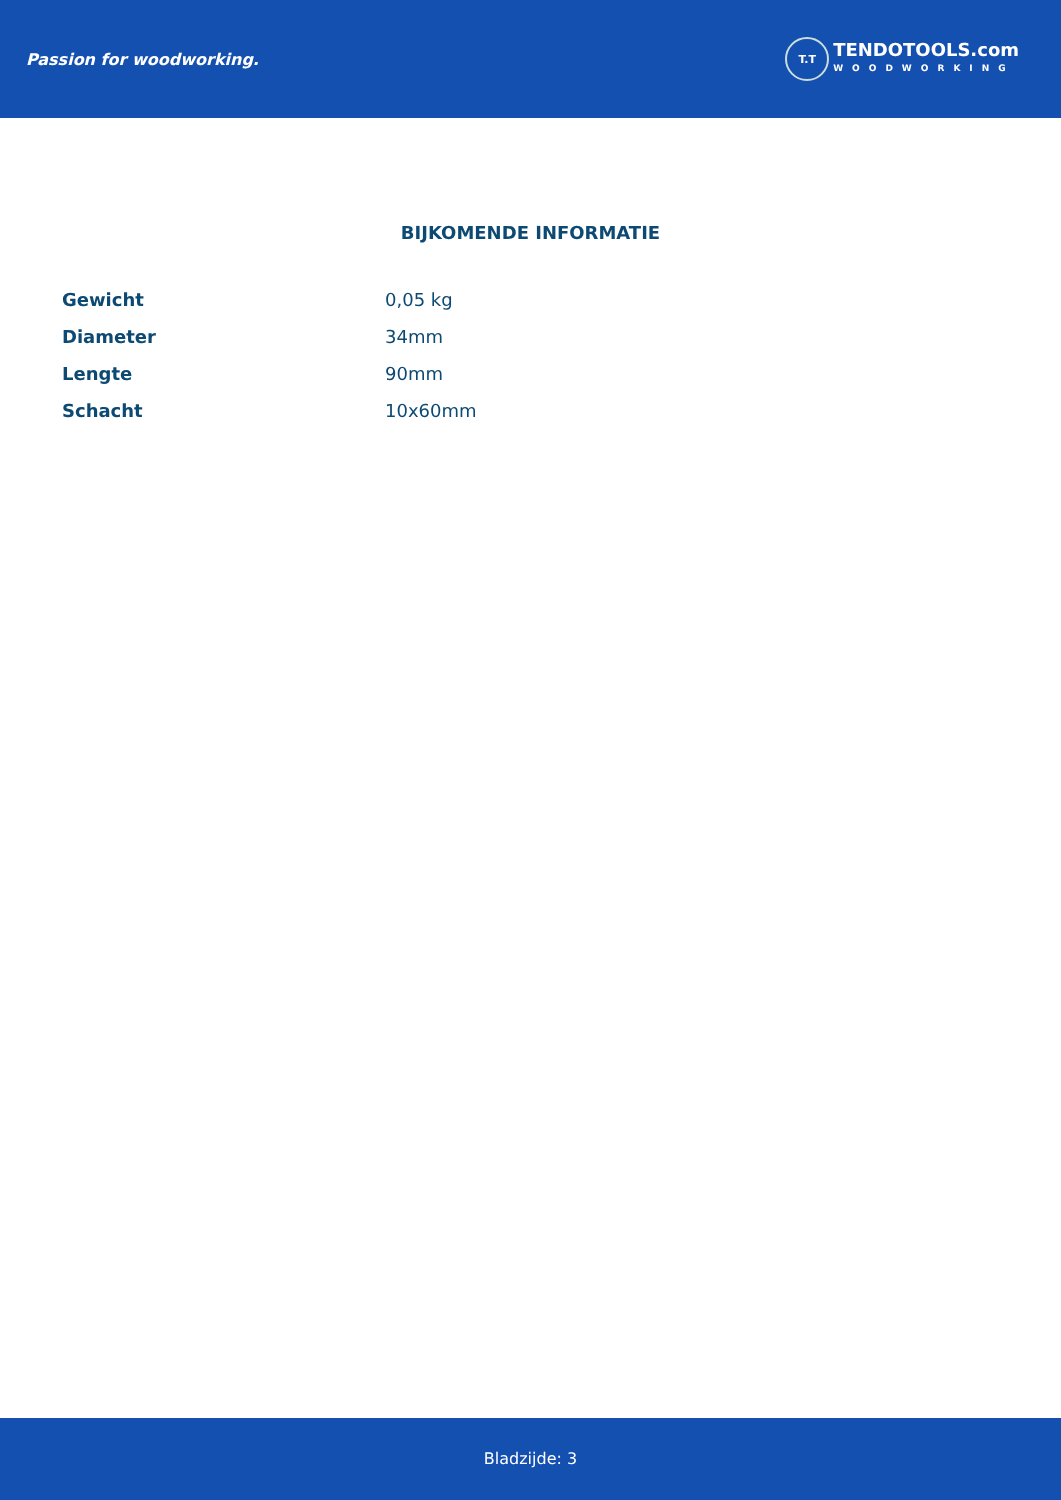Passion for woodworking.
T.T
TENDOTOOLS.com
WOODWORKING
BIJKOMENDE INFORMATIE
| Gewicht | 0,05 kg |
| Diameter | 34mm |
| Lengte | 90mm |
| Schacht | 10x60mm |
Bladzijde: 3